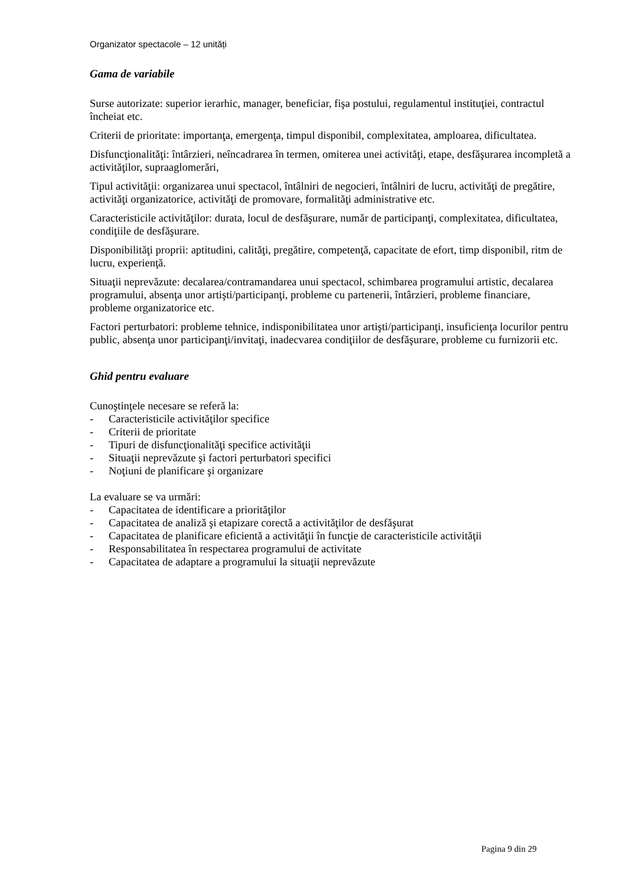Organizator spectacole – 12 unități
Gama de variabile
Surse autorizate: superior ierarhic, manager, beneficiar, fişa postului, regulamentul instituţiei, contractul încheiat etc.
Criterii de prioritate: importanţa, emergenţa, timpul disponibil, complexitatea, amploarea, dificultatea.
Disfuncţionalităţi: întârzieri, neîncadrarea în termen, omiterea unei activităţi, etape, desfăşurarea incompletă a activităţilor, supraaglomerări,
Tipul activităţii: organizarea unui spectacol, întâlniri de negocieri, întâlniri de lucru, activităţi de pregătire, activităţi organizatorice, activităţi de promovare, formalităţi administrative etc.
Caracteristicile activităţilor: durata, locul de desfăşurare, număr de participanţi, complexitatea, dificultatea, condiţiile de desfăşurare.
Disponibilităţi proprii: aptitudini, calităţi, pregătire, competenţă, capacitate de efort, timp disponibil, ritm de lucru, experienţă.
Situaţii neprevăzute: decalarea/contramandarea unui spectacol, schimbarea programului artistic, decalarea programului, absenţa unor artişti/participanţi, probleme cu partenerii, întârzieri, probleme financiare, probleme organizatorice etc.
Factori perturbatori: probleme tehnice, indisponibilitatea unor artişti/participanţi, insuficienţa locurilor pentru public, absenţa unor participanţi/invitaţi, inadecvarea condiţiilor de desfăşurare, probleme cu furnizorii etc.
Ghid pentru evaluare
Cunoştinţele necesare se referă la:
- Caracteristicile activităţilor specifice
- Criterii de prioritate
- Tipuri de disfuncţionalităţi specifice activităţii
- Situaţii neprevăzute şi factori perturbatori specifici
- Noţiuni de planificare şi organizare
La evaluare se va urmări:
- Capacitatea de identificare a priorităţilor
- Capacitatea de analiză şi etapizare corectă a activităţilor de desfăşurat
- Capacitatea de planificare eficientă a activităţii în funcţie de caracteristicile activităţii
- Responsabilitatea în respectarea programului de activitate
- Capacitatea de adaptare a programului la situaţii neprevăzute
Pagina 9 din 29